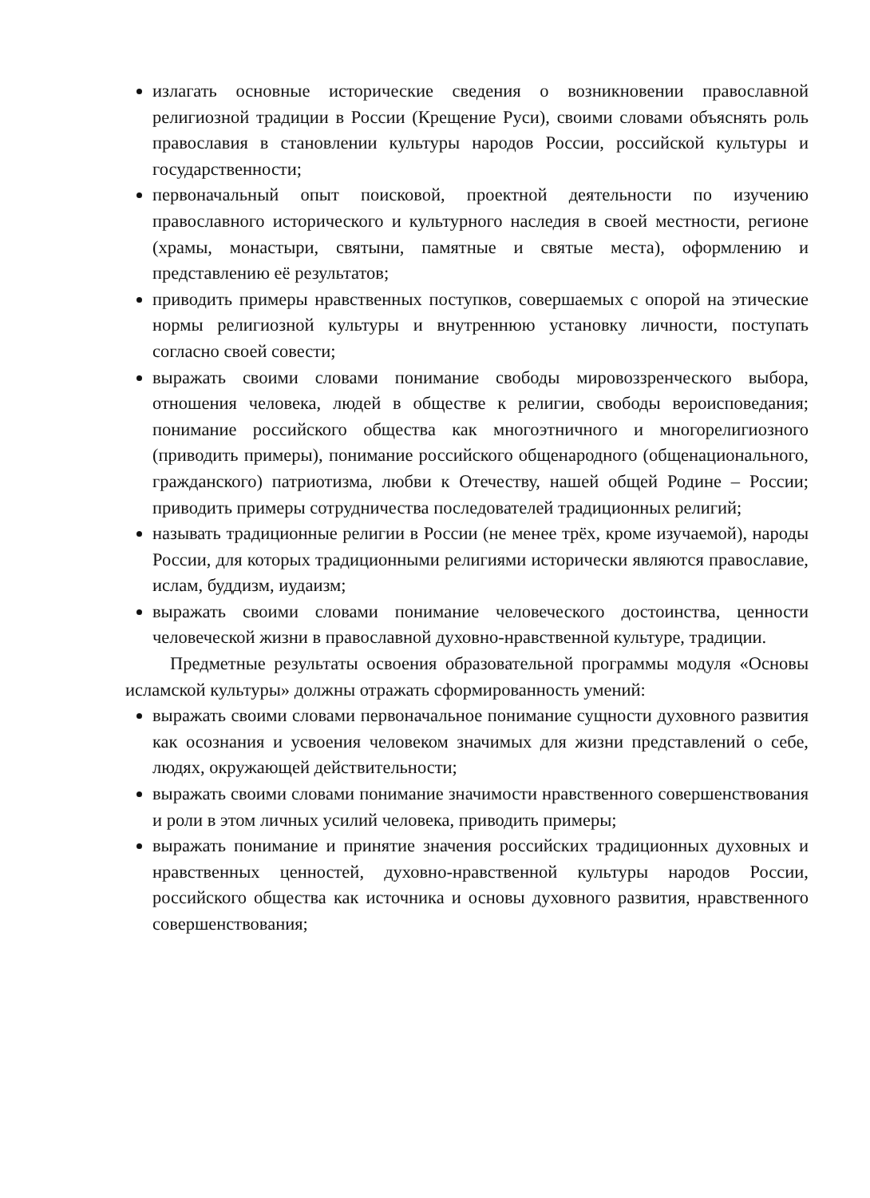излагать основные исторические сведения о возникновении православной религиозной традиции в России (Крещение Руси), своими словами объяснять роль православия в становлении культуры народов России, российской культуры и государственности;
первоначальный опыт поисковой, проектной деятельности по изучению православного исторического и культурного наследия в своей местности, регионе (храмы, монастыри, святыни, памятные и святые места), оформлению и представлению её результатов;
приводить примеры нравственных поступков, совершаемых с опорой на этические нормы религиозной культуры и внутреннюю установку личности, поступать согласно своей совести;
выражать своими словами понимание свободы мировоззренческого выбора, отношения человека, людей в обществе к религии, свободы вероисповедания; понимание российского общества как многоэтничного и многорелигиозного (приводить примеры), понимание российского общенародного (общенационального, гражданского) патриотизма, любви к Отечеству, нашей общей Родине – России; приводить примеры сотрудничества последователей традиционных религий;
называть традиционные религии в России (не менее трёх, кроме изучаемой), народы России, для которых традиционными религиями исторически являются православие, ислам, буддизм, иудаизм;
выражать своими словами понимание человеческого достоинства, ценности человеческой жизни в православной духовно-нравственной культуре, традиции.
Предметные результаты освоения образовательной программы модуля «Основы исламской культуры» должны отражать сформированность умений:
выражать своими словами первоначальное понимание сущности духовного развития как осознания и усвоения человеком значимых для жизни представлений о себе, людях, окружающей действительности;
выражать своими словами понимание значимости нравственного совершенствования и роли в этом личных усилий человека, приводить примеры;
выражать понимание и принятие значения российских традиционных духовных и нравственных ценностей, духовно-нравственной культуры народов России, российского общества как источника и основы духовного развития, нравственного совершенствования;